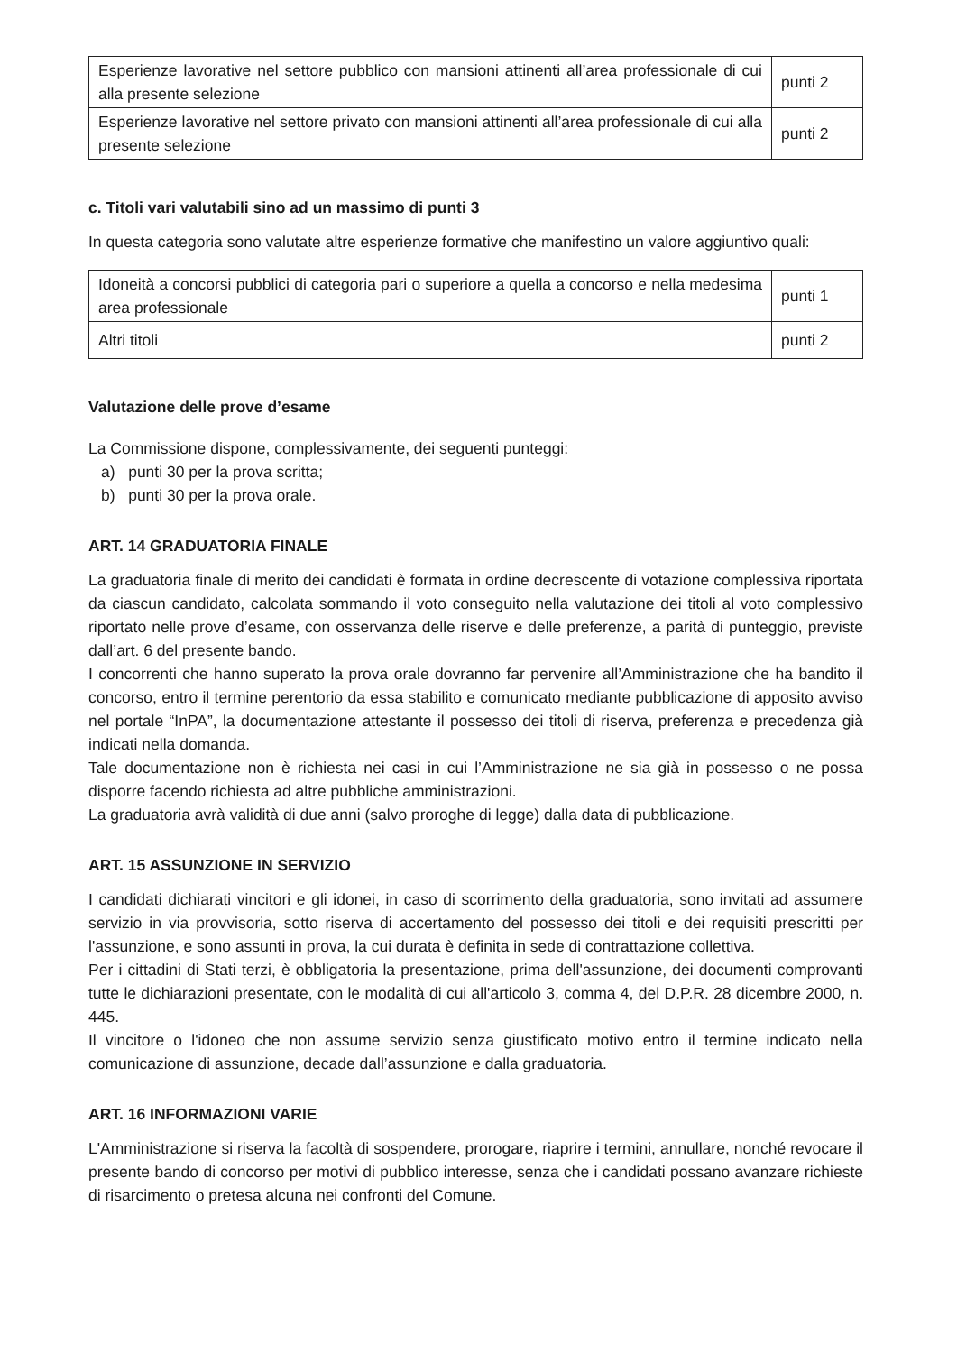| Esperienze lavorative nel settore pubblico con mansioni attinenti all’area professionale di cui alla presente selezione | punti 2 |
| Esperienze lavorative nel settore privato con mansioni attinenti all’area professionale di cui alla presente selezione | punti 2 |
c. Titoli vari valutabili sino ad un massimo di punti 3
In questa categoria sono valutate altre esperienze formative che manifestino un valore aggiuntivo quali:
| Idoneità a concorsi pubblici di categoria pari o superiore a quella a concorso e nella medesima area professionale | punti 1 |
| Altri titoli | punti 2 |
Valutazione delle prove d’esame
La Commissione dispone, complessivamente, dei seguenti punteggi:
a) punti 30 per la prova scritta;
b) punti 30 per la prova orale.
ART. 14 GRADUATORIA FINALE
La graduatoria finale di merito dei candidati è formata in ordine decrescente di votazione complessiva riportata da ciascun candidato, calcolata sommando il voto conseguito nella valutazione dei titoli al voto complessivo riportato nelle prove d’esame, con osservanza delle riserve e delle preferenze, a parità di punteggio, previste dall’art. 6 del presente bando.
I concorrenti che hanno superato la prova orale dovranno far pervenire all’Amministrazione che ha bandito il concorso, entro il termine perentorio da essa stabilito e comunicato mediante pubblicazione di apposito avviso nel portale “InPA”, la documentazione attestante il possesso dei titoli di riserva, preferenza e precedenza già indicati nella domanda.
Tale documentazione non è richiesta nei casi in cui l’Amministrazione ne sia già in possesso o ne possa disporre facendo richiesta ad altre pubbliche amministrazioni.
La graduatoria avrà validità di due anni (salvo proroghe di legge) dalla data di pubblicazione.
ART. 15 ASSUNZIONE IN SERVIZIO
I candidati dichiarati vincitori e gli idonei, in caso di scorrimento della graduatoria, sono invitati ad assumere servizio in via provvisoria, sotto riserva di accertamento del possesso dei titoli e dei requisiti prescritti per l'assunzione, e sono assunti in prova, la cui durata è definita in sede di contrattazione collettiva.
Per i cittadini di Stati terzi, è obbligatoria la presentazione, prima dell'assunzione, dei documenti comprovanti tutte le dichiarazioni presentate, con le modalità di cui all'articolo 3, comma 4, del D.P.R. 28 dicembre 2000, n. 445.
Il vincitore o l'idoneo che non assume servizio senza giustificato motivo entro il termine indicato nella comunicazione di assunzione, decade dall’assunzione e dalla graduatoria.
ART. 16 INFORMAZIONI VARIE
L'Amministrazione si riserva la facoltà di sospendere, prorogare, riaprire i termini, annullare, nonché revocare il presente bando di concorso per motivi di pubblico interesse, senza che i candidati possano avanzare richieste di risarcimento o pretesa alcuna nei confronti del Comune.